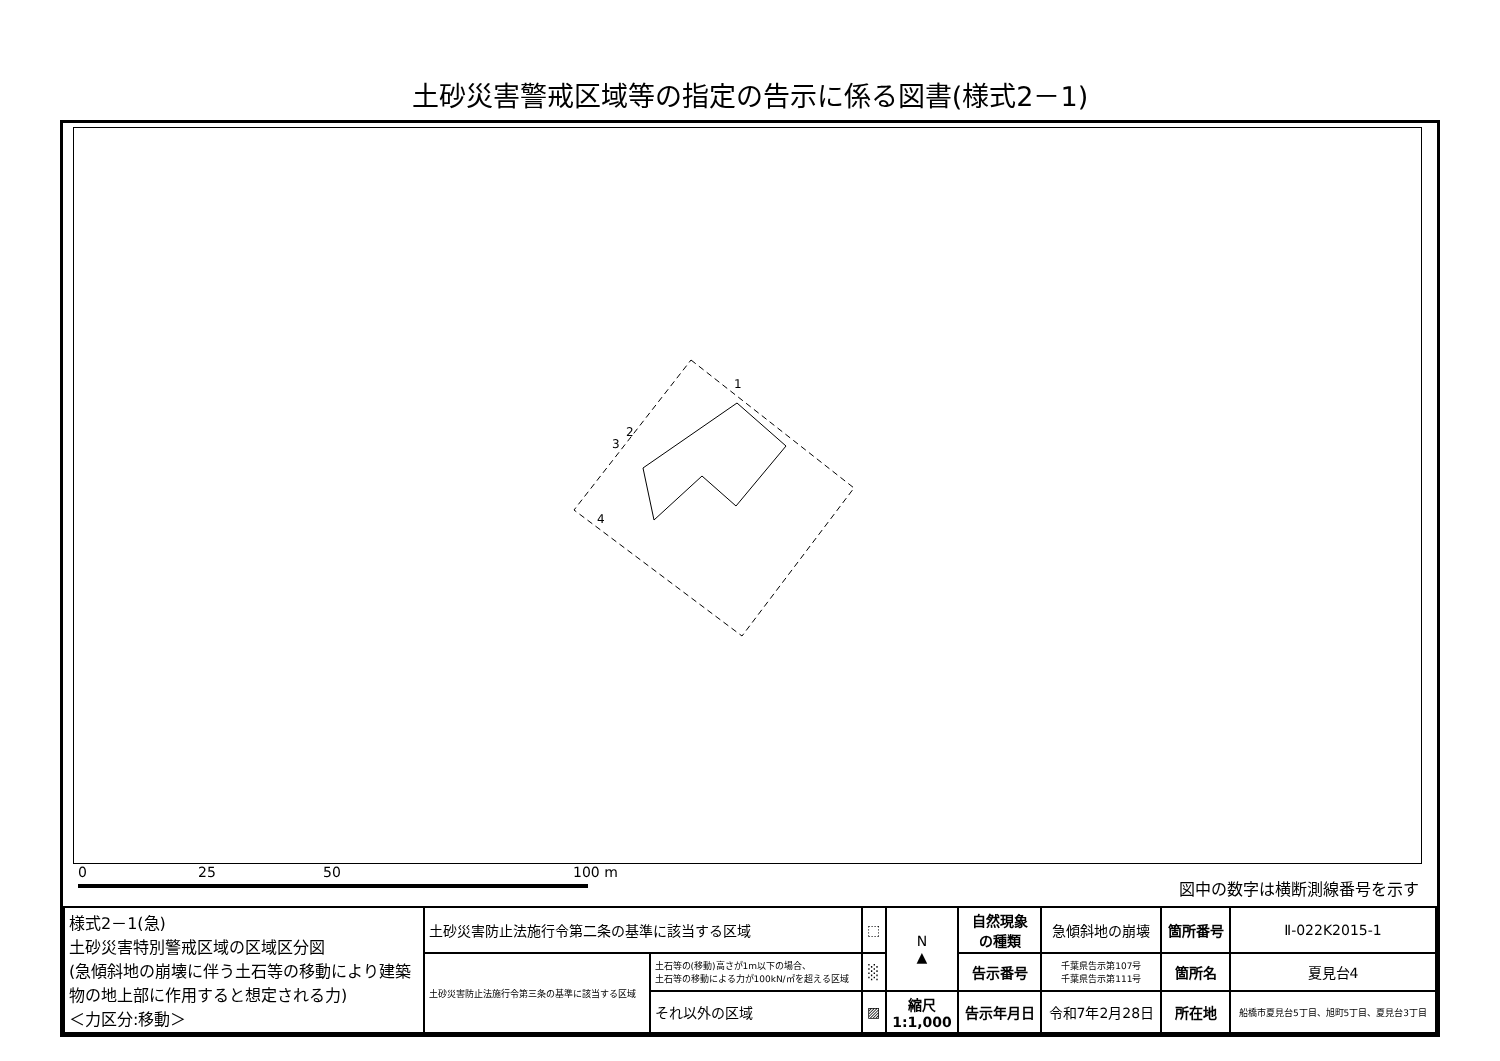土砂災害警戒区域等の指定の告示に係る図書(様式2－1)
1
2
3
4
0 25 50 100 m
図中の数字は横断測線番号を示す
| 様式2－1(急) 土砂災害特別警戒区域の区域区分図 (急傾斜地の崩壊に伴う土石等の移動により建築物の地上部に作用すると想定される力) ＜力区分:移動＞ | 土砂災害防止法施行令第二条の基準に該当する区域 | | ⬚ | N ▲ | 自然現象 の種類 | 急傾斜地の崩壊 | 箇所番号 | Ⅱ-022K2015-1 |
| | 土砂災害防止法施行令第三条の基準に該当する区域 | 土石等の(移動)高さが1m以下の場合、 土石等の移動による力が100kN/㎡を超える区域 | ░ | | 告示番号 | 千葉県告示第107号 千葉県告示第111号 | 箇所名 | 夏見台4 |
| | | それ以外の区域 | ▨ | 縮尺 1:1,000 | 告示年月日 | 令和7年2月28日 | 所在地 | 船橋市夏見台5丁目、旭町5丁目、夏見台3丁目 |